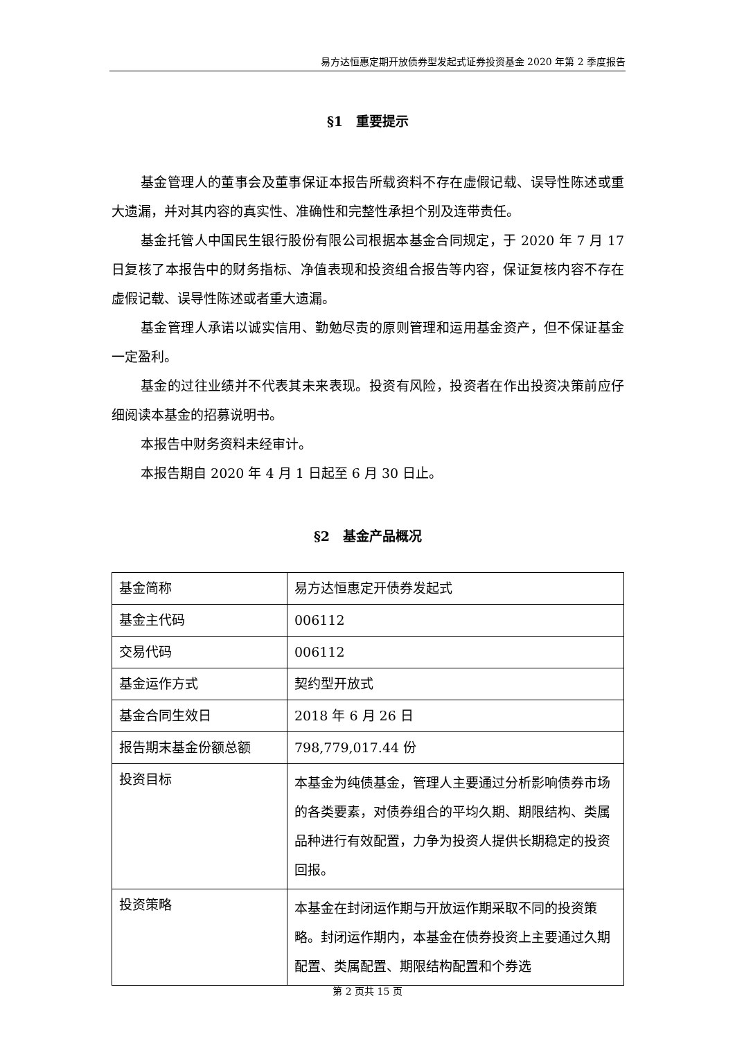易方达恒惠定期开放债券型发起式证券投资基金 2020 年第 2 季度报告
§1　重要提示
基金管理人的董事会及董事保证本报告所载资料不存在虚假记载、误导性陈述或重大遗漏，并对其内容的真实性、准确性和完整性承担个别及连带责任。
基金托管人中国民生银行股份有限公司根据本基金合同规定，于 2020 年 7 月 17 日复核了本报告中的财务指标、净值表现和投资组合报告等内容，保证复核内容不存在虚假记载、误导性陈述或者重大遗漏。
基金管理人承诺以诚实信用、勤勉尽责的原则管理和运用基金资产，但不保证基金一定盈利。
基金的过往业绩并不代表其未来表现。投资有风险，投资者在作出投资决策前应仔细阅读本基金的招募说明书。
本报告中财务资料未经审计。
本报告期自 2020 年 4 月 1 日起至 6 月 30 日止。
§2　基金产品概况
| 基金简称 | 易方达恒惠定开债券发起式 |
| 基金主代码 | 006112 |
| 交易代码 | 006112 |
| 基金运作方式 | 契约型开放式 |
| 基金合同生效日 | 2018 年 6 月 26 日 |
| 报告期末基金份额总额 | 798,779,017.44 份 |
| 投资目标 | 本基金为纯债基金，管理人主要通过分析影响债券市场的各类要素，对债券组合的平均久期、期限结构、类属品种进行有效配置，力争为投资人提供长期稳定的投资回报。 |
| 投资策略 | 本基金在封闭运作期与开放运作期采取不同的投资策略。封闭运作期内，本基金在债券投资上主要通过久期配置、类属配置、期限结构配置和个券选 |
第 2 页共 15 页